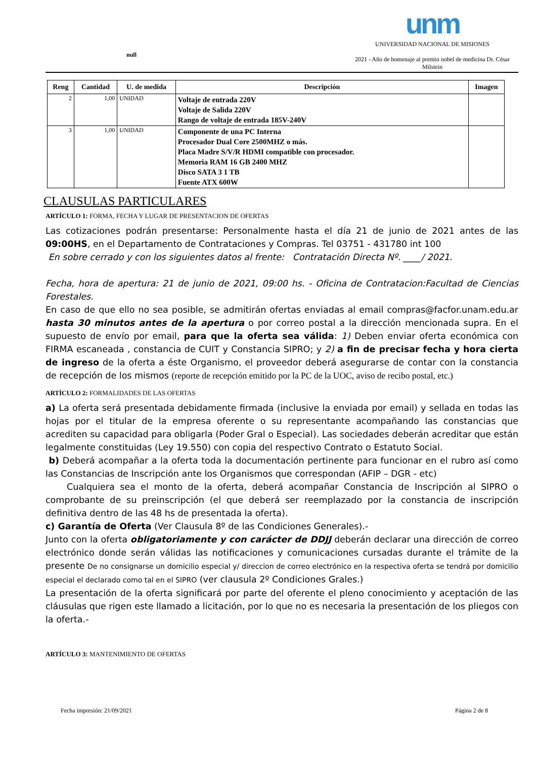null
unm
UNIVERSIDAD NACIONAL DE MISIONES
2021 - Año de homenaje al premio nobel de medicina Dr. César Milstein
| Reng | Cantidad | U. de medida | Descripción | Imagen |
| --- | --- | --- | --- | --- |
| 2 | 1,00 | UNIDAD | Voltaje de entrada 220V Voltaje de Salida 220V Rango de voltaje de entrada 185V-240V | |
| 3 | 1,00 | UNIDAD | Componente de una PC Interna Procesador Dual Core 2500MHZ o más. Placa Madre S/V/R HDMI compatible con procesador. Memoria RAM 16 GB 2400 MHZ Disco SATA 3 1 TB Fuente ATX 600W | |
CLAUSULAS PARTICULARES
ARTÍCULO 1: FORMA, FECHA Y LUGAR DE PRESENTACION DE OFERTAS
Las cotizaciones podrán presentarse: Personalmente hasta el día 21 de junio de 2021 antes de las 09:00HS, en el Departamento de Contrataciones y Compras. Tel 03751 - 431780 int 100
En sobre cerrado y con los siguientes datos al frente: Contratación Directa Nº. ____/ 2021.
Fecha, hora de apertura: 21 de junio de 2021, 09:00 hs. - Oficina de Contratacion:Facultad de Ciencias Forestales.
En caso de que ello no sea posible, se admitirán ofertas enviadas al email compras@facfor.unam.edu.ar hasta 30 minutos antes de la apertura o por correo postal a la dirección mencionada supra. En el supuesto de envío por email, para que la oferta sea válida: 1) Deben enviar oferta económica con FIRMA escaneada , constancia de CUIT y Constancia SIPRO; y 2) a fin de precisar fecha y hora cierta de ingreso de la oferta a éste Organismo, el proveedor deberá asegurarse de contar con la constancia de recepción de los mismos (reporte de recepción emitido por la PC de la UOC, aviso de recibo postal, etc.)
ARTÍCULO 2: FORMALIDADES DE LAS OFERTAS
a) La oferta será presentada debidamente firmada (inclusive la enviada por email) y sellada en todas las hojas por el titular de la empresa oferente o su representante acompañando las constancias que acrediten su capacidad para obligarla (Poder Gral o Especial). Las sociedades deberán acreditar que están legalmente constituidas (Ley 19.550) con copia del respectivo Contrato o Estatuto Social.
b) Deberá acompañar a la oferta toda la documentación pertinente para funcionar en el rubro así como las Constancias de Inscripción ante los Organismos que correspondan (AFIP – DGR - etc)
Cualquiera sea el monto de la oferta, deberá acompañar Constancia de Inscripción al SIPRO o comprobante de su preinscripción (el que deberá ser reemplazado por la constancia de inscripción definitiva dentro de las 48 hs de presentada la oferta).
c) Garantía de Oferta (Ver Clausula 8º de las Condiciones Generales).-
Junto con la oferta obligatoriamente y con carácter de DDJJ deberán declarar una dirección de correo electrónico donde serán válidas las notificaciones y comunicaciones cursadas durante el trámite de la presente De no consignarse un domicilio especial y/ direccion de correo electrónico en la respectiva oferta se tendrá por domicilio especial el declarado como tal en el SIPRO (ver clausula 2º Condiciones Grales.)
La presentación de la oferta significará por parte del oferente el pleno conocimiento y aceptación de las cláusulas que rigen este llamado a licitación, por lo que no es necesaria la presentación de los pliegos con la oferta.-
ARTÍCULO 3: MANTENIMIENTO DE OFERTAS
Fecha impresión: 21/09/2021 Página 2 de 8